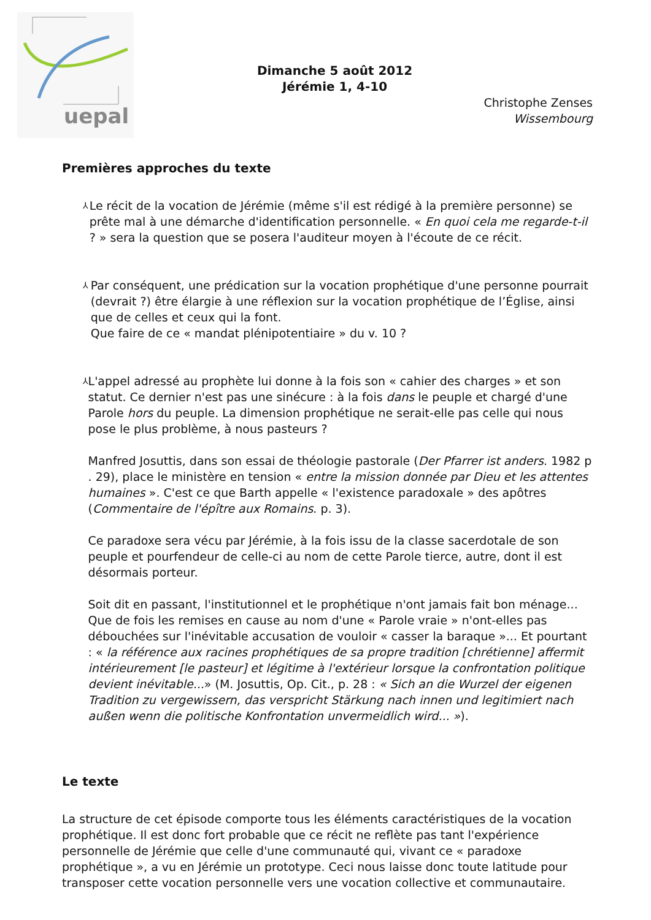uepal
Dimanche 5 août 2012
Jérémie 1, 4-10
Christophe Zenses
Wissembourg
Premières approches du texte
⅄
Le récit de la vocation de Jérémie (même s'il est rédigé à la première personne) se prête mal à une démarche d'identification personnelle. « En quoi cela me regarde-t-il ? » sera la question que se posera l'auditeur moyen à l'écoute de ce récit.
⅄
Par conséquent, une prédication sur la vocation prophétique d'une personne pourrait (devrait ?) être élargie à une réflexion sur la vocation prophétique de l’Église, ainsi que de celles et ceux qui la font.
Que faire de ce « mandat plénipotentiaire » du v. 10 ?
⅄
L'appel adressé au prophète lui donne à la fois son « cahier des charges » et son statut. Ce dernier n'est pas une sinécure : à la fois dans le peuple et chargé d'une Parole hors du peuple. La dimension prophétique ne serait-elle pas celle qui nous pose le plus problème, à nous pasteurs ?
Manfred Josuttis, dans son essai de théologie pastorale (Der Pfarrer ist anders. 1982 p . 29), place le ministère en tension « entre la mission donnée par Dieu et les attentes humaines ». C'est ce que Barth appelle « l'existence paradoxale » des apôtres (Commentaire de l'épître aux Romains. p. 3).
Ce paradoxe sera vécu par Jérémie, à la fois issu de la classe sacerdotale de son peuple et pourfendeur de celle-ci au nom de cette Parole tierce, autre, dont il est désormais porteur.
Soit dit en passant, l'institutionnel et le prophétique n'ont jamais fait bon ménage... Que de fois les remises en cause au nom d'une « Parole vraie » n'ont-elles pas débouchées sur l'inévitable accusation de vouloir « casser la baraque »... Et pourtant : « la référence aux racines prophétiques de sa propre tradition [chrétienne] affermit intérieurement [le pasteur] et légitime à l'extérieur lorsque la confrontation politique devient inévitable...» (M. Josuttis, Op. Cit., p. 28 : « Sich an die Wurzel der eigenen Tradition zu vergewissern, das verspricht Stärkung nach innen und legitimiert nach außen wenn die politische Konfrontation unvermeidlich wird... »).
Le texte
La structure de cet épisode comporte tous les éléments caractéristiques de la vocation prophétique. Il est donc fort probable que ce récit ne reflète pas tant l'expérience personnelle de Jérémie que celle d'une communauté qui, vivant ce « paradoxe prophétique », a vu en Jérémie un prototype. Ceci nous laisse donc toute latitude pour transposer cette vocation personnelle vers une vocation collective et communautaire.